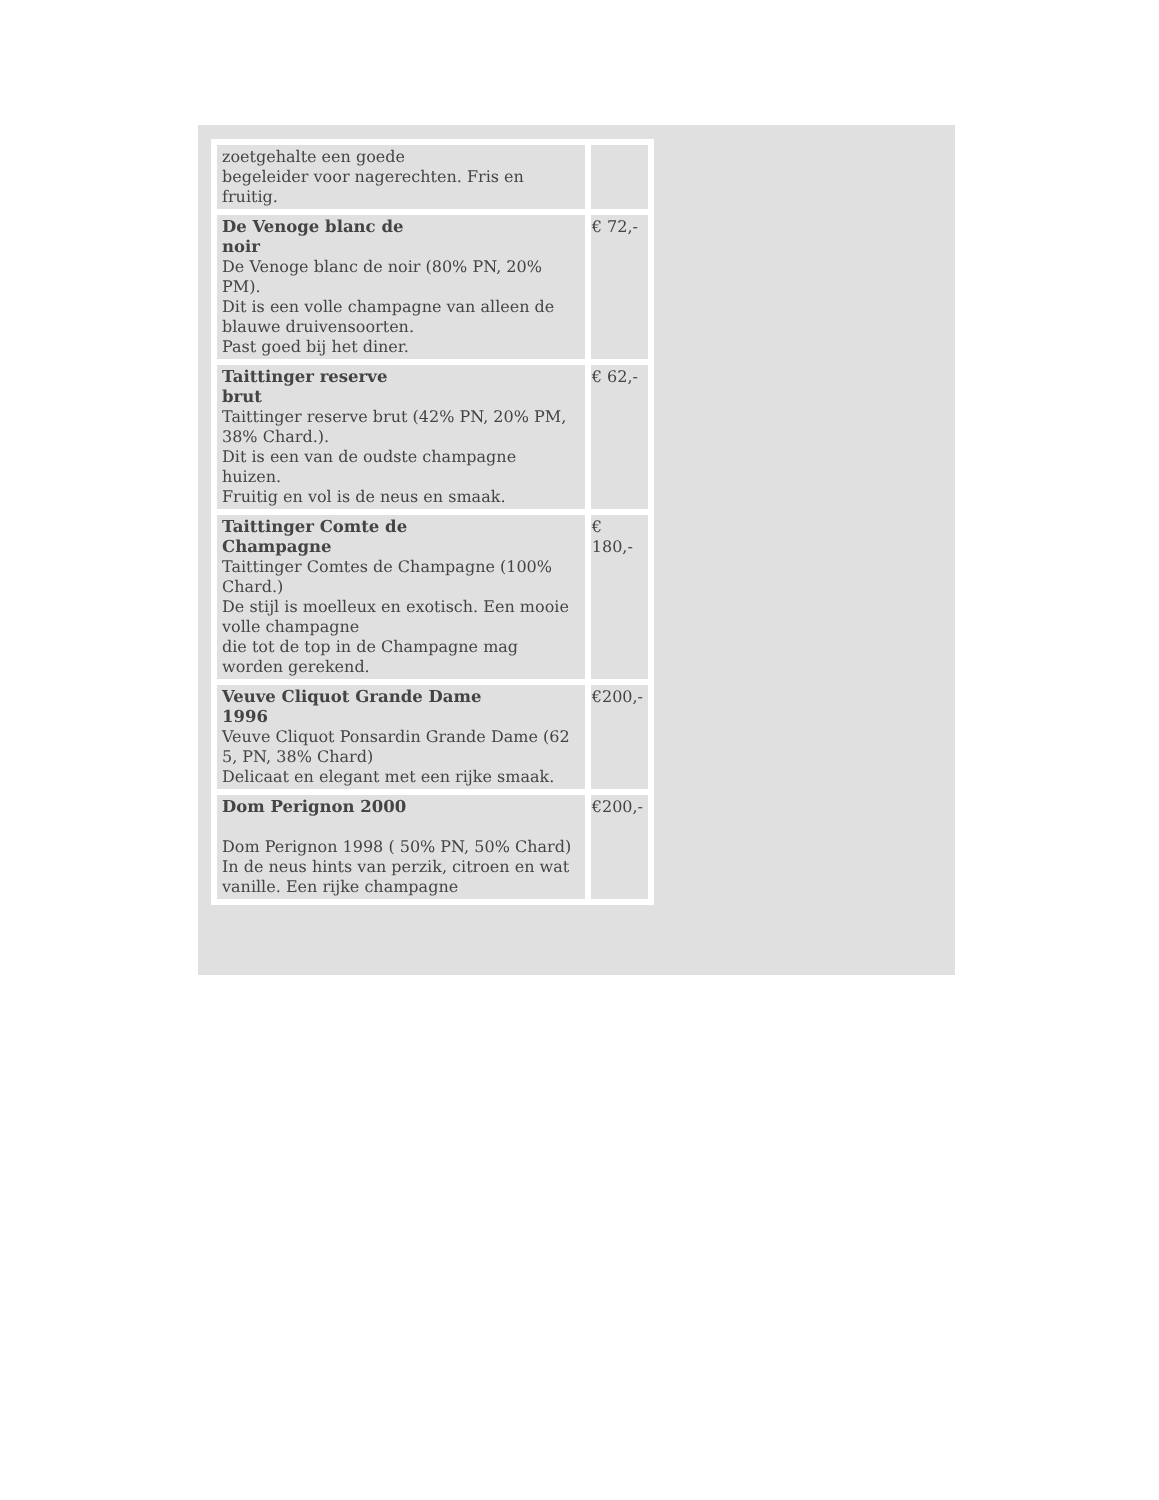| zoetgehalte een goede begeleider voor nagerechten. Fris en fruitig. | |
| De Venoge blanc de noir De Venoge blanc de noir (80% PN, 20% PM). Dit is een volle champagne van alleen de blauwe druivensoorten. Past goed bij het diner. | € 72,- |
| Taittinger reserve brut Taittinger reserve brut (42% PN, 20% PM, 38% Chard.). Dit is een van de oudste champagne huizen. Fruitig en vol is de neus en smaak. | € 62,- |
| Taittinger Comte de Champagne Taittinger Comtes de Champagne (100% Chard.) De stijl is moelleux en exotisch. Een mooie volle champagne die tot de top in de Champagne mag worden gerekend. | € 180,- |
| Veuve Cliquot Grande Dame 1996 Veuve Cliquot Ponsardin Grande Dame (62 5, PN, 38% Chard) Delicaat en elegant met een rijke smaak. | €200,- |
| Dom Perignon 2000 Dom Perignon 1998 ( 50% PN, 50% Chard) In de neus hints van perzik, citroen en wat vanille. Een rijke champagne | €200,- |